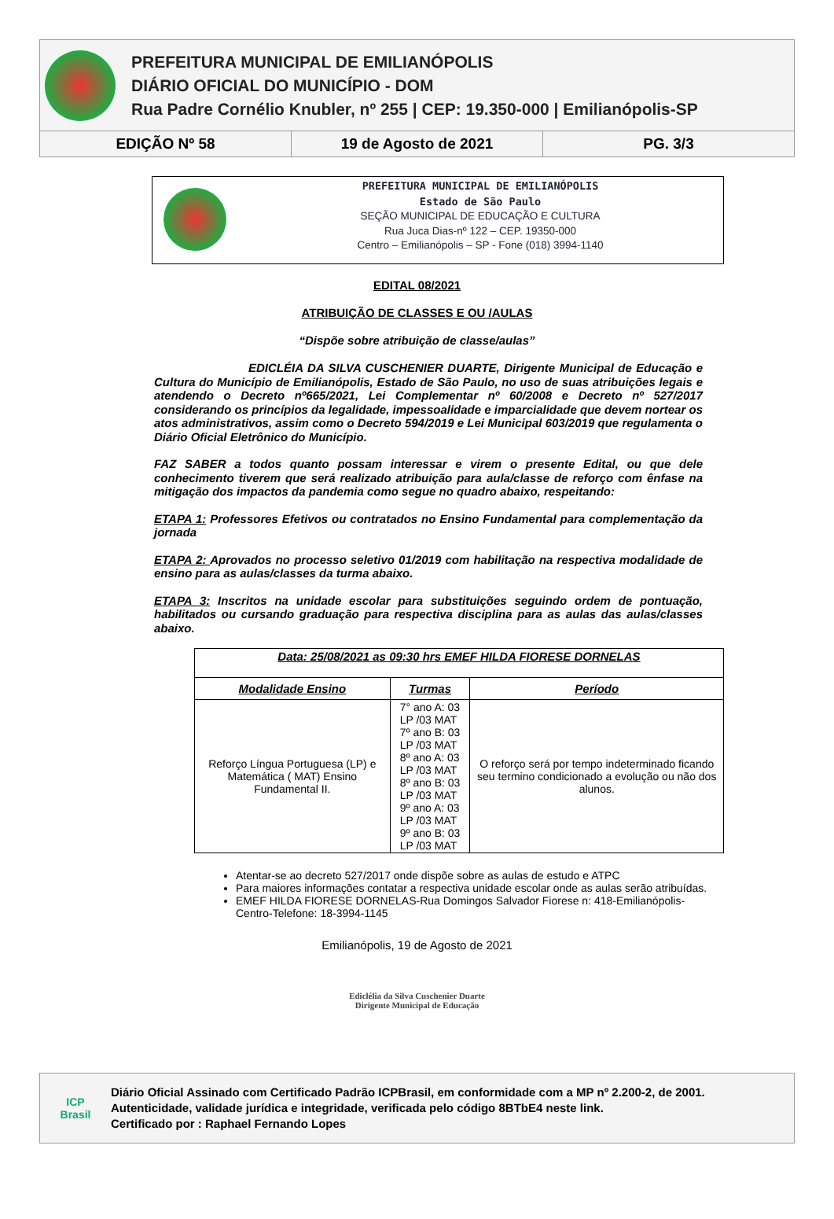PREFEITURA MUNICIPAL DE EMILIANÓPOLIS
DIÁRIO OFICIAL DO MUNICÍPIO - DOM
Rua Padre Cornélio Knubler, nº 255 | CEP: 19.350-000 | Emilianópolis-SP
EDIÇÃO Nº 58 19 de Agosto de 2021 PG. 3/3
PREFEITURA MUNICIPAL DE EMILIANÓPOLIS
Estado de São Paulo
SEÇÃO MUNICIPAL DE EDUCAÇÃO E CULTURA
Rua Juca Dias-nº 122 – CEP. 19350-000
Centro – Emilianópolis – SP - Fone (018) 3994-1140
EDITAL 08/2021
ATRIBUIÇÃO DE CLASSES E OU /AULAS
“Dispõe sobre atribuição de classe/aulas”
EDICLÉIA DA SILVA CUSCHENIER DUARTE, Dirigente Municipal de Educação e Cultura do Município de Emilianópolis, Estado de São Paulo, no uso de suas atribuições legais e atendendo o Decreto nº665/2021, Lei Complementar nº 60/2008 e Decreto nº 527/2017 considerando os princípios da legalidade, impessoalidade e imparcialidade que devem nortear os atos administrativos, assim como o Decreto 594/2019 e Lei Municipal 603/2019 que regulamenta o Diário Oficial Eletrônico do Município.
FAZ SABER a todos quanto possam interessar e virem o presente Edital, ou que dele conhecimento tiverem que será realizado atribuição para aula/classe de reforço com ênfase na mitigação dos impactos da pandemia como segue no quadro abaixo, respeitando:
ETAPA 1: Professores Efetivos ou contratados no Ensino Fundamental para complementação da jornada
ETAPA 2: Aprovados no processo seletivo 01/2019 com habilitação na respectiva modalidade de ensino para as aulas/classes da turma abaixo.
ETAPA 3: Inscritos na unidade escolar para substituições seguindo ordem de pontuação, habilitados ou cursando graduação para respectiva disciplina para as aulas das aulas/classes abaixo.
| Data: 25/08/2021 as 09:30 hrs EMEF HILDA FIORESE DORNELAS | | |
| --- | --- | --- |
| Modalidade Ensino | Turmas | Período |
| Reforço Língua Portuguesa (LP) e Matemática ( MAT) Ensino Fundamental II. | 7° ano A: 03 LP /03 MAT 7º ano B: 03 LP /03 MAT 8º ano A: 03 LP /03 MAT 8º ano B: 03 LP /03 MAT 9º ano A: 03 LP /03 MAT 9º ano B: 03 LP /03 MAT | O reforço será por tempo indeterminado ficando seu termino condicionado a evolução ou não dos alunos. |
Atentar-se ao decreto 527/2017 onde dispõe sobre as aulas de estudo e ATPC
Para maiores informações contatar a respectiva unidade escolar onde as aulas serão atribuídas.
EMEF HILDA FIORESE DORNELAS-Rua Domingos Salvador Fiorese n: 418-Emilianópolis-Centro-Telefone: 18-3994-1145
Emilianópolis, 19 de Agosto de 2021
Ediclélia da Silva Cuschenier Duarte
Dirigente Municipal de Educação
ICP
Brasil
Diário Oficial Assinado com Certificado Padrão ICPBrasil, em conformidade com a MP nº 2.200-2, de 2001.
Autenticidade, validade jurídica e integridade, verificada pelo código 8BTbE4 neste link.
Certificado por : Raphael Fernando Lopes